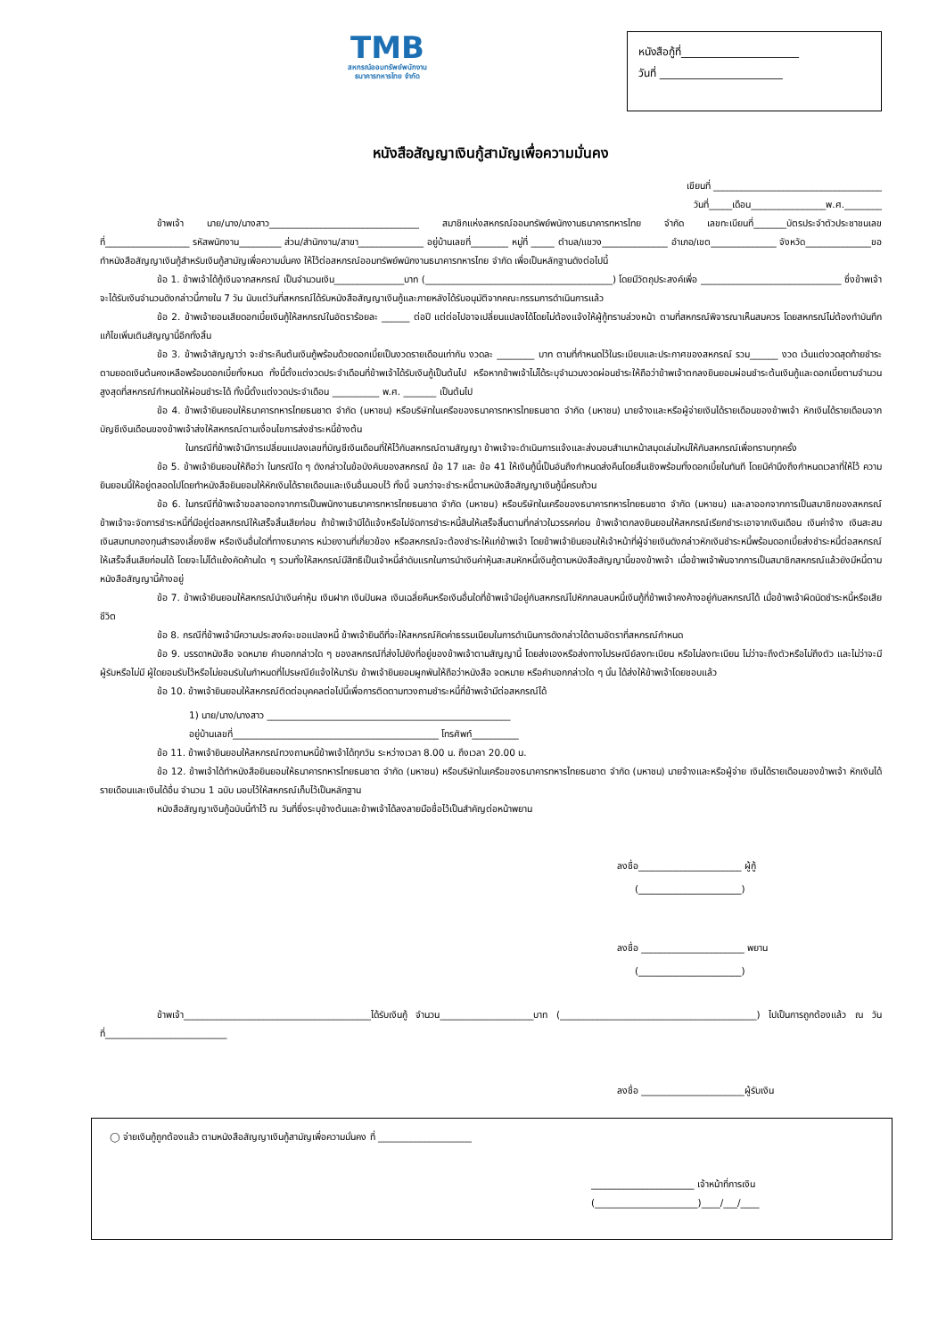TMB
สหกรณ์ออมทรัพย์พนักงาน
ธนาคารทหารไทย จำกัด
หนังสือกู้ที่______________________
วันที่ _______________________
หนังสือสัญญาเงินกู้สามัญเพื่อความมั่นคง
เขียนที่ ____________________________________
วันที่_____เดือน________________พ.ศ.________
ข้าพเจ้า นาย/นาง/นางสาว________________________________ สมาชิกแห่งสหกรณ์ออมทรัพย์พนักงานธนาคารทหารไทย จำกัด เลขทะเบียนที่_______บัตรประจำตัวประชาชนเลขที่__________________ รหัสพนักงาน_________ ส่วน/สำนักงาน/สาขา______________ อยู่บ้านเลขที่________ หมู่ที่ _____ ตำบล/แขวง______________ อำเภอ/เขต______________ จังหวัด______________ขอทำหนังสือสัญญาเงินกู้สำหรับเงินกู้สามัญเพื่อความมั่นคง ให้ไว้ต่อสหกรณ์ออมทรัพย์พนักงานธนาคารทหารไทย จำกัด เพื่อเป็นหลักฐานดังต่อไปนี้
ข้อ 1. ข้าพเจ้าได้กู้เงินจากสหกรณ์ เป็นจำนวนเงิน_______________บาท (________________________________________) โดยมีวัตถุประสงค์เพื่อ ______________________________ ซึ่งข้าพเจ้าจะได้รับเงินจำนวนดังกล่าวนี้ภายใน 7 วัน นับแต่วันที่สหกรณ์ได้รับหนังสือสัญญาเงินกู้และภายหลังได้รับอนุมัติจากคณะกรรมการดำเนินการแล้ว
ข้อ 2. ข้าพเจ้ายอมเสียดอกเบี้ยเงินกู้ให้สหกรณ์ในอัตราร้อยละ ______ ต่อปี แต่ต่อไปอาจเปลี่ยนแปลงได้โดยไม่ต้องแจ้งให้ผู้กู้ทราบล่วงหน้า ตามที่สหกรณ์พิจารณาเห็นสมควร โดยสหกรณ์ไม่ต้องทำบันทึกแก้ไขเพิ่มเติมสัญญานี้อีกทั้งสิ้น
ข้อ 3. ข้าพเจ้าสัญญาว่า จะชำระคืนต้นเงินกู้พร้อมด้วยดอกเบี้ยเป็นงวดรายเดือนเท่ากัน งวดละ ________ บาท ตามที่กำหนดไว้ในระเบียบและประกาศของสหกรณ์ รวม______ งวด เว้นแต่งวดสุดท้ายชำระตามยอดเงินต้นคงเหลือพร้อมดอกเบี้ยทั้งหมด ทั้งนี้ตั้งแต่งวดประจำเดือนที่ข้าพเจ้าได้รับเงินกู้เป็นต้นไป หรือหากข้าพเจ้าไม่ได้ระบุจำนวนงวดผ่อนชำระให้ถือว่าข้าพเจ้าตกลงยินยอมผ่อนชำระต้นเงินกู้และดอกเบี้ยตามจำนวนสูงสุดที่สหกรณ์กำหนดให้ผ่อนชำระได้ ทั้งนี้ตั้งแต่งวดประจำเดือน __________ พ.ศ. _______ เป็นต้นไป
ข้อ 4. ข้าพเจ้ายินยอมให้ธนาคารทหารไทยธนชาต จำกัด (มหาชน) หรือบริษัทในเครือของธนาคารทหารไทยธนชาต จำกัด (มหาชน) นายจ้างและหรือผู้จ่ายเงินได้รายเดือนของข้าพเจ้า หักเงินได้รายเดือนจากบัญชีเงินเดือนของข้าพเจ้าส่งให้สหกรณ์ตามเงื่อนไขการส่งชำระหนี้ข้างต้น
ในกรณีที่ข้าพเจ้ามีการเปลี่ยนแปลงเลขที่บัญชีเงินเดือนที่ให้ไว้กับสหกรณ์ตามสัญญา ข้าพเจ้าจะดำเนินการแจ้งและส่งมอบสำเนาหน้าสมุดเล่มใหม่ให้กับสหกรณ์เพื่อทราบทุกครั้ง
ข้อ 5. ข้าพเจ้ายินยอมให้ถือว่า ในกรณีใด ๆ ดังกล่าวในข้อบังคับของสหกรณ์ ข้อ 17 และ ข้อ 41 ให้เงินกู้นี้เป็นอันถึงกำหนดส่งคืนโดยสิ้นเชิงพร้อมทั้งดอกเบี้ยในทันที โดยมิคำนึงถึงกำหนดเวลาที่ให้ไว้ ความยินยอมนี้ให้อยู่ตลอดไปโดยทำหนังสือยินยอมให้หักเงินได้รายเดือนและเงินอื่นมอบไว้ ทั้งนี้ จนกว่าจะชำระหนี้ตามหนังสือสัญญาเงินกู้นี้ครบถ้วน
ข้อ 6. ในกรณีที่ข้าพเจ้าขอลาออกจากการเป็นพนักงานธนาคารทหารไทยธนชาต จำกัด (มหาชน) หรือบริษัทในเครือของธนาคารทหารไทยธนชาต จำกัด (มหาชน) และลาออกจากการเป็นสมาชิกของสหกรณ์ ข้าพเจ้าจะจัดการชำระหนี้ที่มีอยู่ต่อสหกรณ์ให้เสร็จสิ้นเสียก่อน ถ้าข้าพเจ้ามิได้แจ้งหรือไม่จัดการชำระหนี้สินให้เสร็จสิ้นตามที่กล่าวในวรรคก่อน ข้าพเจ้าตกลงยินยอมให้สหกรณ์เรียกชำระเอาจากเงินเดือน เงินค่าจ้าง เงินสะสม เงินสมทบกองทุนสำรองเลี้ยงชีพ หรือเงินอื่นใดที่ทางธนาคาร หน่วยงานที่เกี่ยวข้อง หรือสหกรณ์จะต้องชำระให้แก่ข้าพเจ้า โดยข้าพเจ้ายินยอมให้เจ้าหน้าที่ผู้จ่ายเงินดังกล่าวหักเงินชำระหนี้พร้อมดอกเบี้ยส่งชำระหนี้ต่อสหกรณ์ให้เสร็จสิ้นเสียก่อนได้ โดยจะไม่โต้แย้งคัดค้านใด ๆ รวมทั้งให้สหกรณ์มีสิทธิเป็นเจ้าหนี้ลำดับแรกในการนำเงินค่าหุ้นสะสมหักหนี้เงินกู้ตามหนังสือสัญญานี้ของข้าพเจ้า เมื่อข้าพเจ้าพ้นจากการเป็นสมาชิกสหกรณ์แล้วยังมีหนี้ตามหนังสือสัญญานี้ค้างอยู่
ข้อ 7. ข้าพเจ้ายินยอมให้สหกรณ์นำเงินค่าหุ้น เงินฝาก เงินปันผล เงินเฉลี่ยคืนหรือเงินอื่นใดที่ข้าพเจ้ามีอยู่กับสหกรณ์ไปหักกลบลบหนี้เงินกู้ที่ข้าพเจ้าคงค้างอยู่กับสหกรณ์ได้ เมื่อข้าพเจ้าผิดนัดชำระหนี้หรือเสียชีวิต
ข้อ 8. กรณีที่ข้าพเจ้ามีความประสงค์จะขอแปลงหนี้ ข้าพเจ้ายินดีที่จะให้สหกรณ์คิดค่าธรรมเนียมในการดำเนินการดังกล่าวได้ตามอัตราที่สหกรณ์กำหนด
ข้อ 9. บรรดาหนังสือ จดหมาย คำบอกกล่าวใด ๆ ของสหกรณ์ที่ส่งไปยังที่อยู่ของข้าพเจ้าตามสัญญานี้ โดยส่งเองหรือส่งทางไปรษณีย์ลงทะเบียน หรือไม่ลงทะเบียน ไม่ว่าจะถึงตัวหรือไม่ถึงตัว และไม่ว่าจะมีผู้รับหรือไม่มี ผู้ใดยอมรับไว้หรือไม่ยอมรับในกำหนดที่ไปรษณีย์แจ้งให้มารับ ข้าพเจ้ายินยอมผูกพันให้ถือว่าหนังสือ จดหมาย หรือคำบอกกล่าวใด ๆ นั้น ได้ส่งให้ข้าพเจ้าโดยชอบแล้ว
ข้อ 10. ข้าพเจ้ายินยอมให้สหกรณ์ติดต่อบุคคลต่อไปนี้เพื่อการติดตามทวงถามชำระหนี้ที่ข้าพเจ้ามีต่อสหกรณ์ได้
1) นาย/นาง/นางสาว ____________________________________________________
อยู่บ้านเลขที่____________________________________________ โทรศัพท์__________
ข้อ 11. ข้าพเจ้ายินยอมให้สหกรณ์ทวงถามหนี้ข้าพเจ้าได้ทุกวัน ระหว่างเวลา 8.00 น. ถึงเวลา 20.00 น.
ข้อ 12. ข้าพเจ้าได้ทำหนังสือยินยอมให้ธนาคารทหารไทยธนชาต จำกัด (มหาชน) หรือบริษัทในเครือของธนาคารทหารไทยธนชาต จำกัด (มหาชน) นายจ้างและหรือผู้จ่าย เงินได้รายเดือนของข้าพเจ้า หักเงินได้รายเดือนและเงินได้อื่น จำนวน 1 ฉบับ มอบไว้ให้สหกรณ์เก็บไว้เป็นหลักฐาน
หนังสือสัญญาเงินกู้ฉบับนี้ทำไว้ ณ วันที่ซึ่งระบุข้างต้นและข้าพเจ้าได้ลงลายมือชื่อไว้เป็นสำคัญต่อหน้าพยาน
ลงชื่อ______________________ ผู้กู้
(______________________)
ลงชื่อ ______________________ พยาน
(______________________)
ข้าพเจ้า________________________________________ได้รับเงินกู้ จำนวน____________________บาท (__________________________________________) ไปเป็นการถูกต้องแล้ว ณ วันที่__________________________
ลงชื่อ ______________________ผู้รับเงิน
◯ จ่ายเงินกู้ถูกต้องแล้ว ตามหนังสือสัญญาเงินกู้สามัญเพื่อความมั่นคง ที่ ____________________
______________________ เจ้าหน้าที่การเงิน
(______________________)____/___/____